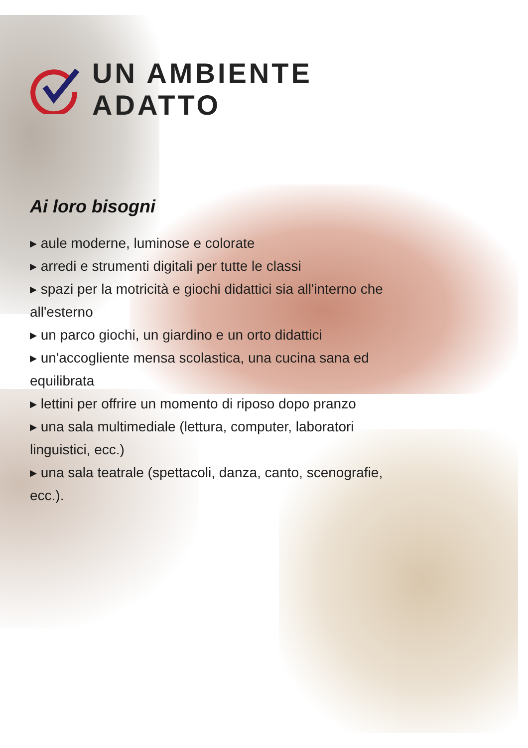UN AMBIENTE
ADATTO
Ai loro bisogni
▸ aule moderne, luminose e colorate
▸ arredi e strumenti digitali per tutte le classi
▸ spazi per la motricità e giochi didattici sia all'interno che all'esterno
▸ un parco giochi, un giardino e un orto didattici
▸ un'accogliente mensa scolastica, una cucina sana ed equilibrata
▸ lettini per offrire un momento di riposo dopo pranzo
▸ una sala multimediale (lettura, computer, laboratori linguistici, ecc.)
▸ una sala teatrale (spettacoli, danza, canto, scenografie, ecc.).